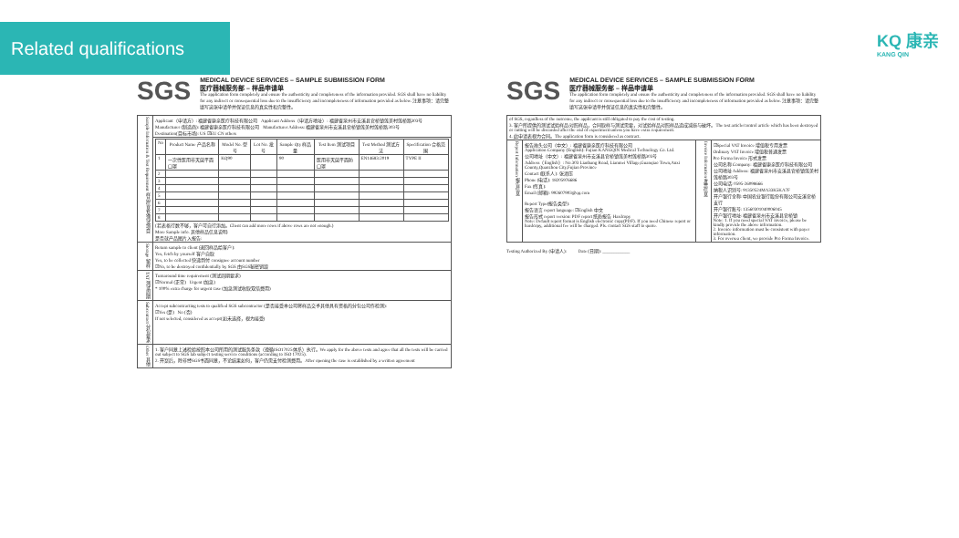Related qualifications
KQ 康亲
KANG QIN
SGS
MEDICAL DEVICE SERVICES – SAMPLE SUBMISSION FORM
医疗器械服务部 – 样品申请单
The application form completely and ensure the authenticity and completeness of the information provided. SGS shall have no liability for any indirect or consequential loss due to the insufficiency and incompleteness of information provided as below. 注意事项：请完整填写这张申请单并保证信息的真实性和完整性。
| Sample Information & Test Requirement 样品信息及测试项目 | Applicant（申请方）: 福建省康亲医疗科技有限公司 Applicant Address（申请方地址）: 福建省泉州市安溪县官桥镇莲美村莲桥路303号 Manufacturer (制造商): 福建省康亲医疗科技有限公司 Manufacturer Address: 福建省泉州市安溪县官桥镇莲美村莲桥路303号 Destination(目标市场): US ☑EU CN others |
| | / No / Product Name 产品名称 / Model No. 型号 / Lot No. 批号 / Sample Qty 样品量 / Test Item 测试项目 / Test Method 测试方法 / Specification 合格范围 / / --- / --- / --- / --- / --- / --- / --- / --- / / 1 / 一次性医用非灭菌平面口罩 / KQ90 / / 90 / 医用非灭菌平面防口罩 / EN14683:2019 / TYPE II / / 2 / / / / / / / / / 3 / / / / / / / / / 4 / / / / / / / / / 5 / / / / / / / / / 6 / / / / / / / / / 7 / / / / / / / / / 8 / / / / / / / / (若表格行数不够，客户可自行添加。Client can add more rows if above rows are not enough.) More Sample info. 其他样品信息说明: 是否就产品图片入报告: |
| Storage 留样 | Return sample to client (退回样品给客户): Yes, fetch by yourself 客户自取 Yes, to be collected 快递到付 consignee account number ☑No, to be destroyed confidentially by SGS 由SGS秘密销毁 |
| TAT 测试周期 | Turnaround time requirement (测试周期要求) ☑Normal (正常) Urgent (加急) * 100% extra charge for urgent case (加急测试收取双倍费用) |
| Subcontract 分包要求 | Accept subcontracting tests to qualified SGS subcontractor (是否接受本公司将样品交予其他具有资格的分包公司作检测): ☑Yes (是) No (否) If not selected, considered as accept(如未选择，视为接受) |
| Other 其他 | 1. 客户同意上述检验按照本公司所用的测试服务条款（遵循ISO17025体系）执行。We apply for the above tests and agree that all the tests will be carried out subject to SGS lab subject testing service conditions (according to ISO 17025). 2. 开案后，除非经SGS书面同意，不论结果如何，客户仍需支付检测费用。After opening the case is established by a written agreement |
SGS
MEDICAL DEVICE SERVICES – SAMPLE SUBMISSION FORM
医疗器械服务部 – 样品申请单
The application form completely and ensure the authenticity and completeness of the information provided. SGS shall have no liability for any indirect or consequential loss due to the insufficiency and incompleteness of information provided as below. 注意事项：请完整填写这张申请单并保证信息的真实性和完整性。
| of SGS, regardless of the outcome, the applicant is still obligated to pay the cost of testing. 3. 客户所提供的测试试验样品/对照样品，合同取样与测试需要，对试验样品对照样品造成减损与破坏。The test article/control article which has been destroyed or cutting will be discarded after the end of experiment unless you have extra requirement. 4. 此申请表视为合同。The application form is considered as contract. | | | |
| Report Information 报告信息 | 报告抬头公司（中文）: 福建省康亲医疗科技有限公司 Application Company (English): Fujian KANGQIN Medical Technology Co. Ltd. 公司地址（中文）: 福建省泉州市安溪县官桥镇莲美村莲桥路303号 Address（English）: No.303 Lianbang Road, Lianmei Village,Guanqiao Town,Anxi County,Quanzhou City,Fujian Province Contact (联系人): 张清压 Phone (电话): 18205976686 Fax (传真): Email (邮箱): 992607903@qq.com Report Type(报告类型): 报告语言 report language: ☑English 中文 报告形式 report version: PDF report 纸质报告 Hardcopy Note: Default report format is English electronic copy(PDF). If you need Chinese report or hardcopy, additional fee will be charged. Pls. contact SGS staff to quote. | Invoice Information 发票信息 | ☑Special VAT Invoice 增值税专用发票 Ordinary VAT Invoice 增值税普通发票 Pro Forma Invoice 形式发票 公司名称 Company: 福建省康亲医疗科技有限公司 公司地址 Address: 福建省泉州市安溪县官桥镇莲美村莲桥路303号 公司电话: 0595-26098666 纳税人识别号: 91350524MA33K5KA7F 开户银行全称: 中国农业银行股份有限公司安溪官桥支行 开户银行账号: 13560301040006045 开户银行地址: 福建省泉州市安溪县官桥镇 Note: 1. If you need special VAT invoice, please be kindly provide the above information. 2. Invoice information must be consistent with payer information. 3. For oversea client, we provide Pro Forma Invoice. |
Testing Authorized By (申请人): Date (日期): ____________